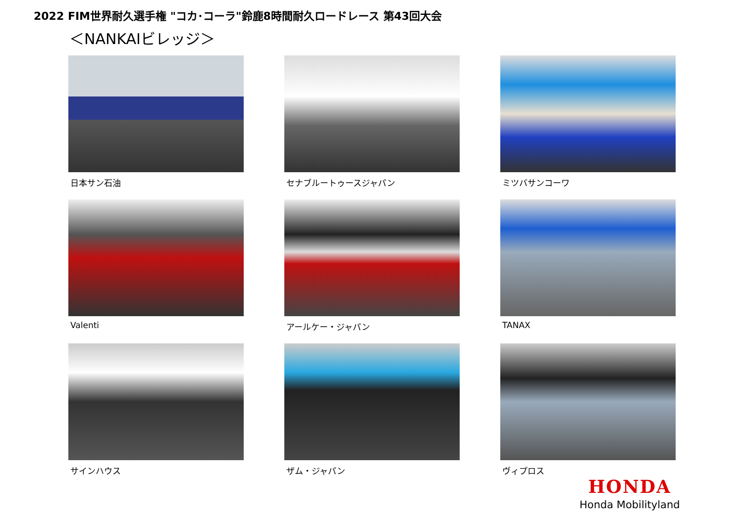2022 FIM世界耐久選手権 "コカ･コーラ"鈴鹿8時間耐久ロードレース 第43回大会
＜NANKAIビレッジ＞
日本サン石油
セナブルートゥースジャパン
ミツバサンコーワ
Valenti
アールケー・ジャパン
TANAX
サインハウス
ザム・ジャパン
ヴィプロス
HONDA
Honda Mobilityland